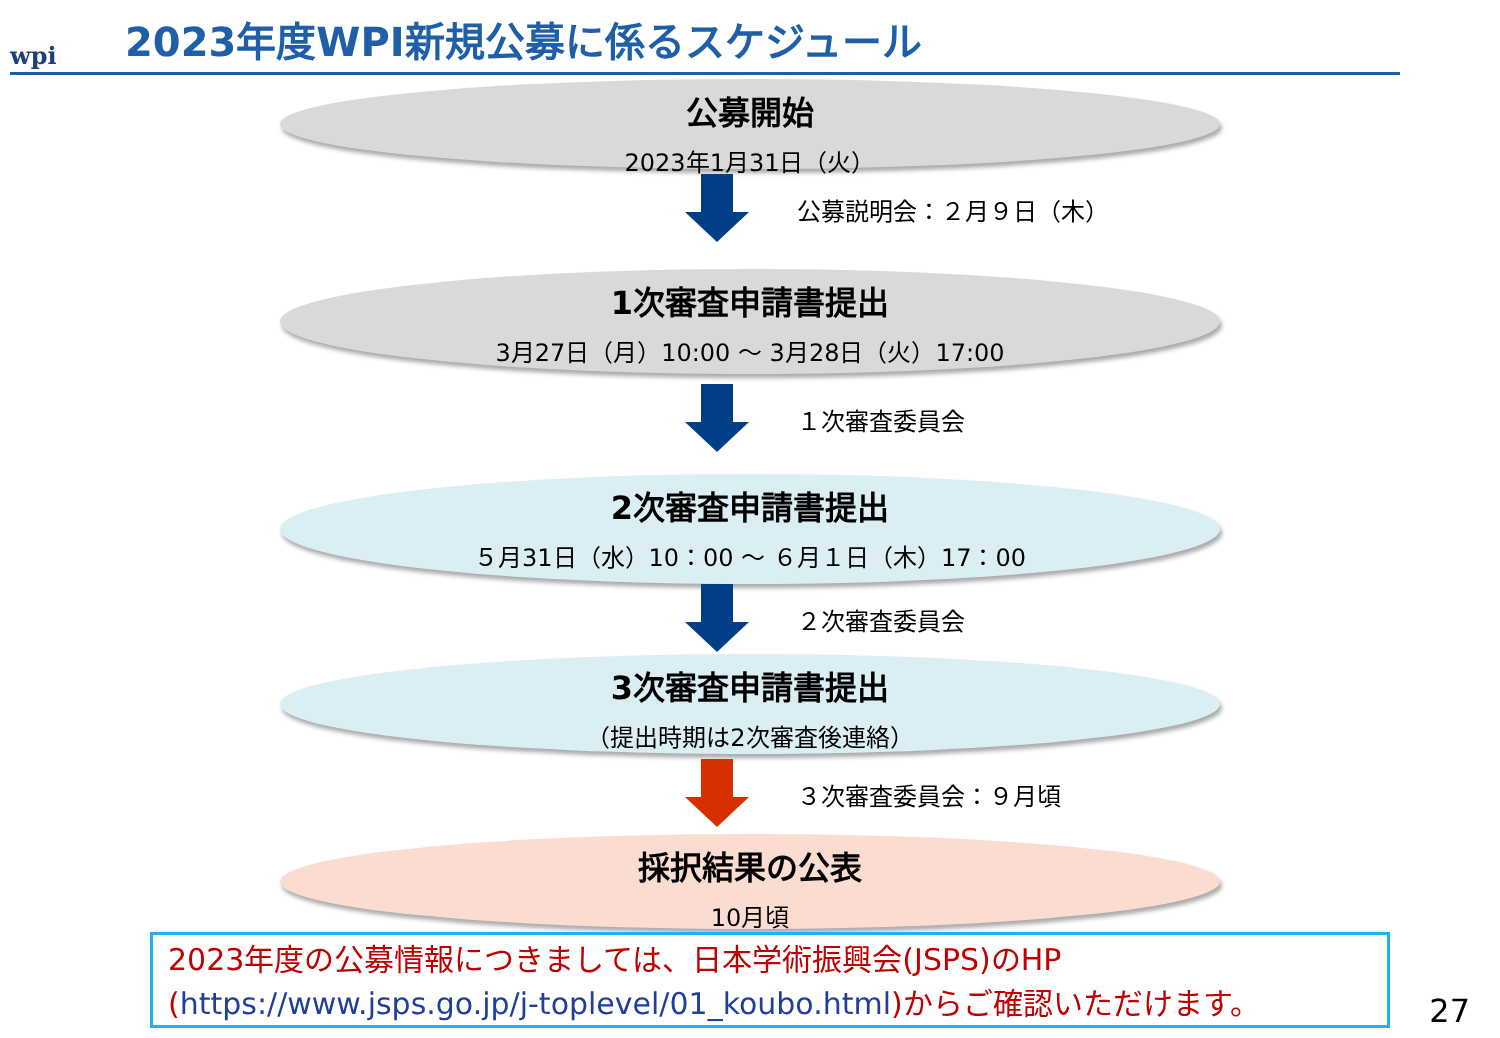wpi
2023年度WPI新規公募に係るスケジュール
公募開始
2023年1月31日（火）
公募説明会：２月９日（木）
1次審査申請書提出
3月27日（月）10:00 ～ 3月28日（火）17:00
１次審査委員会
2次審査申請書提出
５月31日（水）10：00 ～ ６月１日（木）17：00
２次審査委員会
3次審査申請書提出
（提出時期は2次審査後連絡）
３次審査委員会：９月頃
採択結果の公表
10月頃
2023年度の公募情報につきましては、日本学術振興会(JSPS)のHP
(https://www.jsps.go.jp/j-toplevel/01_koubo.html)からご確認いただけます。
27